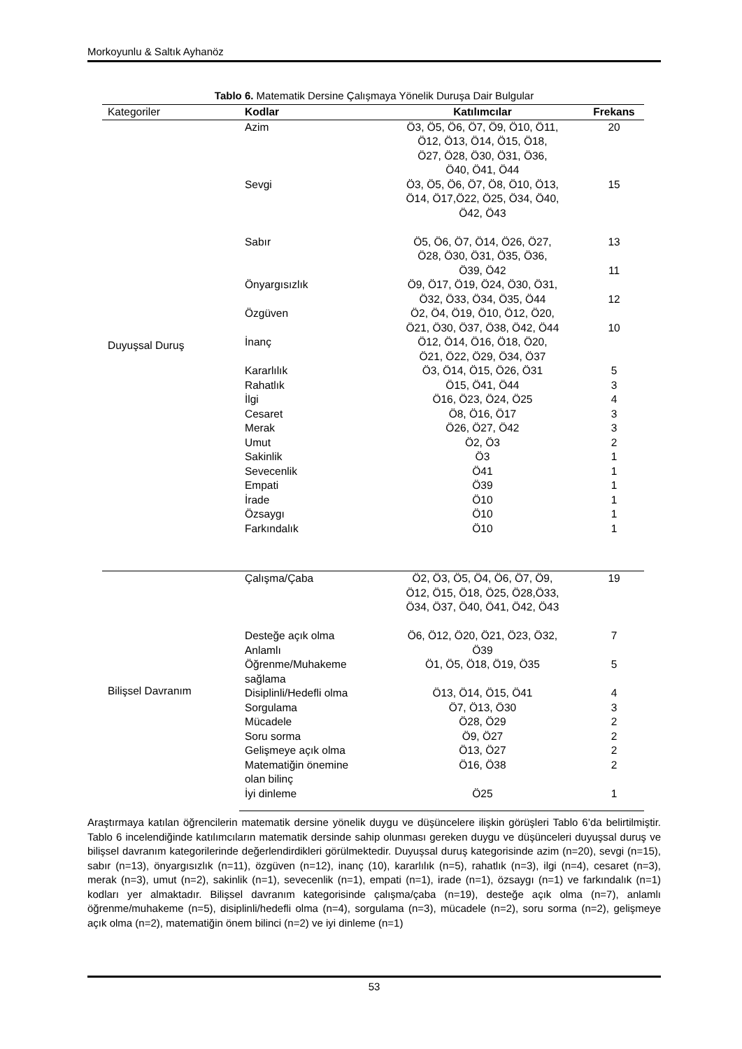Morkoyunlu & Saltık Ayhanöz
Tablo 6. Matematik Dersine Çalışmaya Yönelik Duruşa Dair Bulgular
| Kategoriler | Kodlar | Katılımcılar | Frekans |
| --- | --- | --- | --- |
| Duyuşsal Duruş | Azim | Ö3, Ö5, Ö6, Ö7, Ö9, Ö10, Ö11, Ö12, Ö13, Ö14, Ö15, Ö18, Ö27, Ö28, Ö30, Ö31, Ö36, Ö40, Ö41, Ö44 | 20 |
| | Sevgi | Ö3, Ö5, Ö6, Ö7, Ö8, Ö10, Ö13, Ö14, Ö17,Ö22, Ö25, Ö34, Ö40, Ö42, Ö43 | 15 |
| | Sabır | Ö5, Ö6, Ö7, Ö14, Ö26, Ö27, Ö28, Ö30, Ö31, Ö35, Ö36, Ö39, Ö42 | 13 11 |
| | Önyargısızlık | Ö9, Ö17, Ö19, Ö24, Ö30, Ö31, Ö32, Ö33, Ö34, Ö35, Ö44 | 12 |
| | Özgüven | Ö2, Ö4, Ö19, Ö10, Ö12, Ö20, Ö21, Ö30, Ö37, Ö38, Ö42, Ö44 | 10 |
| | İnanç | Ö12, Ö14, Ö16, Ö18, Ö20, Ö21, Ö22, Ö29, Ö34, Ö37 | |
| | Kararlılık | Ö3, Ö14, Ö15, Ö26, Ö31 | 5 |
| | Rahatlık | Ö15, Ö41, Ö44 | 3 |
| | İlgi | Ö16, Ö23, Ö24, Ö25 | 4 |
| | Cesaret | Ö8, Ö16, Ö17 | 3 |
| | Merak | Ö26, Ö27, Ö42 | 3 |
| | Umut | Ö2, Ö3 | 2 |
| | Sakinlik | Ö3 | 1 |
| | Sevecenlik | Ö41 | 1 |
| | Empati | Ö39 | 1 |
| | İrade | Ö10 | 1 |
| | Özsaygı | Ö10 | 1 |
| | Farkındalık | Ö10 | 1 |
| Bilişsel Davranım | Çalışma/Çaba | Ö2, Ö3, Ö5, Ö4, Ö6, Ö7, Ö9, Ö12, Ö15, Ö18, Ö25, Ö28,Ö33, Ö34, Ö37, Ö40, Ö41, Ö42, Ö43 | 19 |
| | Desteğe açık olma Anlamlı | Ö6, Ö12, Ö20, Ö21, Ö23, Ö32, Ö39 | 7 |
| | Öğrenme/Muhakeme sağlama | Ö1, Ö5, Ö18, Ö19, Ö35 | 5 |
| | Disiplinli/Hedefli olma | Ö13, Ö14, Ö15, Ö41 | 4 |
| | Sorgulama | Ö7, Ö13, Ö30 | 3 |
| | Mücadele | Ö28, Ö29 | 2 |
| | Soru sorma | Ö9, Ö27 | 2 |
| | Gelişmeye açık olma | Ö13, Ö27 | 2 |
| | Matematiğin önemine olan bilinç | Ö16, Ö38 | 2 |
| | İyi dinleme | Ö25 | 1 |
Araştırmaya katılan öğrencilerin matematik dersine yönelik duygu ve düşüncelere ilişkin görüşleri Tablo 6’da belirtilmiştir. Tablo 6 incelendiğinde katılımcıların matematik dersinde sahip olunması gereken duygu ve düşünceleri duyuşsal duruş ve bilişsel davranım kategorilerinde değerlendirdikleri görülmektedir. Duyuşsal duruş kategorisinde azim (n=20), sevgi (n=15), sabır (n=13), önyargısızlık (n=11), özgüven (n=12), inanç (10), kararlılık (n=5), rahatlık (n=3), ilgi (n=4), cesaret (n=3), merak (n=3), umut (n=2), sakinlik (n=1), sevecenlik (n=1), empati (n=1), irade (n=1), özsaygı (n=1) ve farkındalık (n=1) kodları yer almaktadır. Bilişsel davranım kategorisinde çalışma/çaba (n=19), desteğe açık olma (n=7), anlamlı öğrenme/muhakeme (n=5), disiplinli/hedefli olma (n=4), sorgulama (n=3), mücadele (n=2), soru sorma (n=2), gelişmeye açık olma (n=2), matematiğin önem bilinci (n=2) ve iyi dinleme (n=1)
53